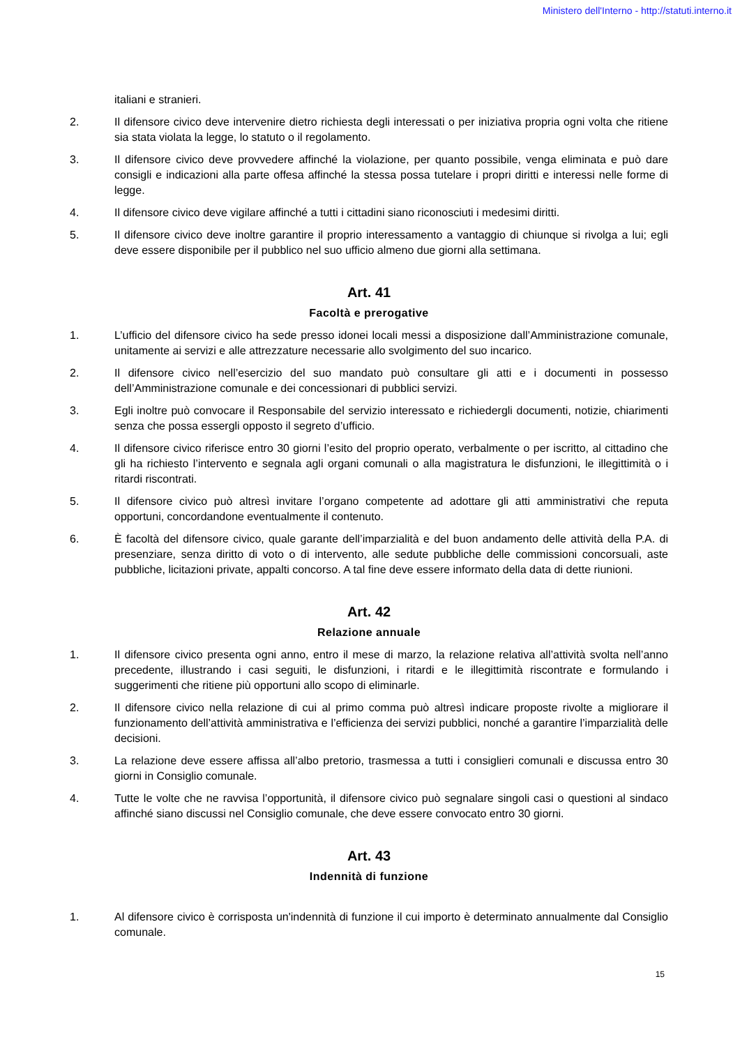Ministero dell'Interno - http://statuti.interno.it
italiani e stranieri.
2. Il difensore civico deve intervenire dietro richiesta degli interessati o per iniziativa propria ogni volta che ritiene sia stata violata la legge, lo statuto o il regolamento.
3. Il difensore civico deve provvedere affinché la violazione, per quanto possibile, venga eliminata e può dare consigli e indicazioni alla parte offesa affinché la stessa possa tutelare i propri diritti e interessi nelle forme di legge.
4. Il difensore civico deve vigilare affinché a tutti i cittadini siano riconosciuti i medesimi diritti.
5. Il difensore civico deve inoltre garantire il proprio interessamento a vantaggio di chiunque si rivolga a lui; egli deve essere disponibile per il pubblico nel suo ufficio almeno due giorni alla settimana.
Art. 41
Facoltà e prerogative
1. L’ufficio del difensore civico ha sede presso idonei locali messi a disposizione dall’Amministrazione comunale, unitamente ai servizi e alle attrezzature necessarie allo svolgimento del suo incarico.
2. Il difensore civico nell’esercizio del suo mandato può consultare gli atti e i documenti in possesso dell’Amministrazione comunale e dei concessionari di pubblici servizi.
3. Egli inoltre può convocare il Responsabile del servizio interessato e richiedergli documenti, notizie, chiarimenti senza che possa essergli opposto il segreto d’ufficio.
4. Il difensore civico riferisce entro 30 giorni l’esito del proprio operato, verbalmente o per iscritto, al cittadino che gli ha richiesto l’intervento e segnala agli organi comunali o alla magistratura le disfunzioni, le illegittimità o i ritardi riscontrati.
5. Il difensore civico può altresì invitare l’organo competente ad adottare gli atti amministrativi che reputa opportuni, concordandone eventualmente il contenuto.
6. È facoltà del difensore civico, quale garante dell’imparzialità e del buon andamento delle attività della P.A. di presenziare, senza diritto di voto o di intervento, alle sedute pubbliche delle commissioni concorsuali, aste pubbliche, licitazioni private, appalti concorso. A tal fine deve essere informato della data di dette riunioni.
Art. 42
Relazione annuale
1. Il difensore civico presenta ogni anno, entro il mese di marzo, la relazione relativa all’attività svolta nell’anno precedente, illustrando i casi seguiti, le disfunzioni, i ritardi e le illegittimità riscontrate e formulando i suggerimenti che ritiene più opportuni allo scopo di eliminarle.
2. Il difensore civico nella relazione di cui al primo comma può altresì indicare proposte rivolte a migliorare il funzionamento dell’attività amministrativa e l’efficienza dei servizi pubblici, nonché a garantire l’imparzialità delle decisioni.
3. La relazione deve essere affissa all’albo pretorio, trasmessa a tutti i consiglieri comunali e discussa entro 30 giorni in Consiglio comunale.
4. Tutte le volte che ne ravvisa l’opportunità, il difensore civico può segnalare singoli casi o questioni al sindaco affinché siano discussi nel Consiglio comunale, che deve essere convocato entro 30 giorni.
Art. 43
Indennità di funzione
1. Al difensore civico è corrisposta un'indennità di funzione il cui importo è determinato annualmente dal Consiglio comunale.
15